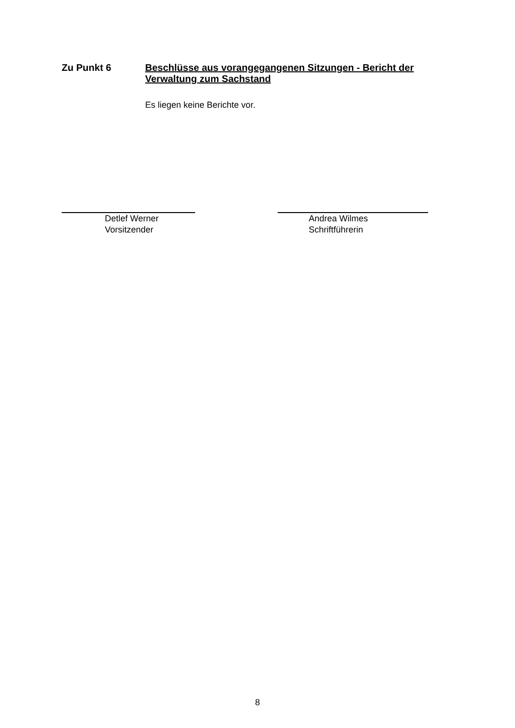Zu Punkt 6
Beschlüsse aus vorangegangenen Sitzungen - Bericht der Verwaltung zum Sachstand
Es liegen keine Berichte vor.
Detlef Werner
Vorsitzender
Andrea Wilmes
Schriftführerin
8